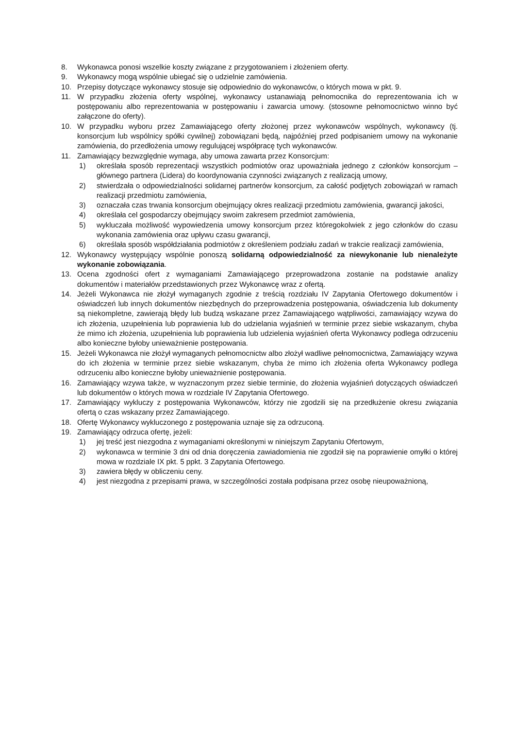8. Wykonawca ponosi wszelkie koszty związane z przygotowaniem i złożeniem oferty.
9. Wykonawcy mogą wspólnie ubiegać się o udzielnie zamówienia.
10. Przepisy dotyczące wykonawcy stosuje się odpowiednio do wykonawców, o których mowa w pkt. 9.
11. W przypadku złożenia oferty wspólnej, wykonawcy ustanawiają pełnomocnika do reprezentowania ich w postępowaniu albo reprezentowania w postępowaniu i zawarcia umowy. (stosowne pełnomocnictwo winno być załączone do oferty).
10. W przypadku wyboru przez Zamawiającego oferty złożonej przez wykonawców wspólnych, wykonawcy (tj. konsorcjum lub wspólnicy spółki cywilnej) zobowiązani będą, najpóźniej przed podpisaniem umowy na wykonanie zamówienia, do przedłożenia umowy regulującej współpracę tych wykonawców.
11. Zamawiający bezwzględnie wymaga, aby umowa zawarta przez Konsorcjum:
1) określała sposób reprezentacji wszystkich podmiotów oraz upoważniała jednego z członków konsorcjum – głównego partnera (Lidera) do koordynowania czynności związanych z realizacją umowy,
2) stwierdzała o odpowiedzialności solidarnej partnerów konsorcjum, za całość podjętych zobowiązań w ramach realizacji przedmiotu zamówienia,
3) oznaczała czas trwania konsorcjum obejmujący okres realizacji przedmiotu zamówienia, gwarancji jakości,
4) określała cel gospodarczy obejmujący swoim zakresem przedmiot zamówienia,
5) wykluczała możliwość wypowiedzenia umowy konsorcjum przez któregokolwiek z jego członków do czasu wykonania zamówienia oraz upływu czasu gwarancji,
6) określała sposób współdziałania podmiotów z określeniem podziału zadań w trakcie realizacji zamówienia,
12. Wykonawcy występujący wspólnie ponoszą solidarną odpowiedzialność za niewykonanie lub nienależyte wykonanie zobowiązania.
13. Ocena zgodności ofert z wymaganiami Zamawiającego przeprowadzona zostanie na podstawie analizy dokumentów i materiałów przedstawionych przez Wykonawcę wraz z ofertą.
14. Jeżeli Wykonawca nie złożył wymaganych zgodnie z treścią rozdziału IV Zapytania Ofertowego dokumentów i oświadczeń lub innych dokumentów niezbędnych do przeprowadzenia postępowania, oświadczenia lub dokumenty są niekompletne, zawierają błędy lub budzą wskazane przez Zamawiającego wątpliwości, zamawiający wzywa do ich złożenia, uzupełnienia lub poprawienia lub do udzielania wyjaśnień w terminie przez siebie wskazanym, chyba że mimo ich złożenia, uzupełnienia lub poprawienia lub udzielenia wyjaśnień oferta Wykonawcy podlega odrzuceniu albo konieczne byłoby unieważnienie postępowania.
15. Jeżeli Wykonawca nie złożył wymaganych pełnomocnictw albo złożył wadliwe pełnomocnictwa, Zamawiający wzywa do ich złożenia w terminie przez siebie wskazanym, chyba że mimo ich złożenia oferta Wykonawcy podlega odrzuceniu albo konieczne byłoby unieważnienie postępowania.
16. Zamawiający wzywa także, w wyznaczonym przez siebie terminie, do złożenia wyjaśnień dotyczących oświadczeń lub dokumentów o których mowa w rozdziale IV Zapytania Ofertowego.
17. Zamawiający wykluczy z postępowania Wykonawców, którzy nie zgodzili się na przedłużenie okresu związania ofertą o czas wskazany przez Zamawiającego.
18. Ofertę Wykonawcy wykluczonego z postępowania uznaje się za odrzuconą.
19. Zamawiający odrzuca ofertę, jeżeli:
1) jej treść jest niezgodna z wymaganiami określonymi w niniejszym Zapytaniu Ofertowym,
2) wykonawca w terminie 3 dni od dnia doręczenia zawiadomienia nie zgodził się na poprawienie omyłki o której mowa w rozdziale IX pkt. 5 ppkt. 3 Zapytania Ofertowego.
3) zawiera błędy w obliczeniu ceny.
4) jest niezgodna z przepisami prawa, w szczególności została podpisana przez osobę nieupoważnioną,